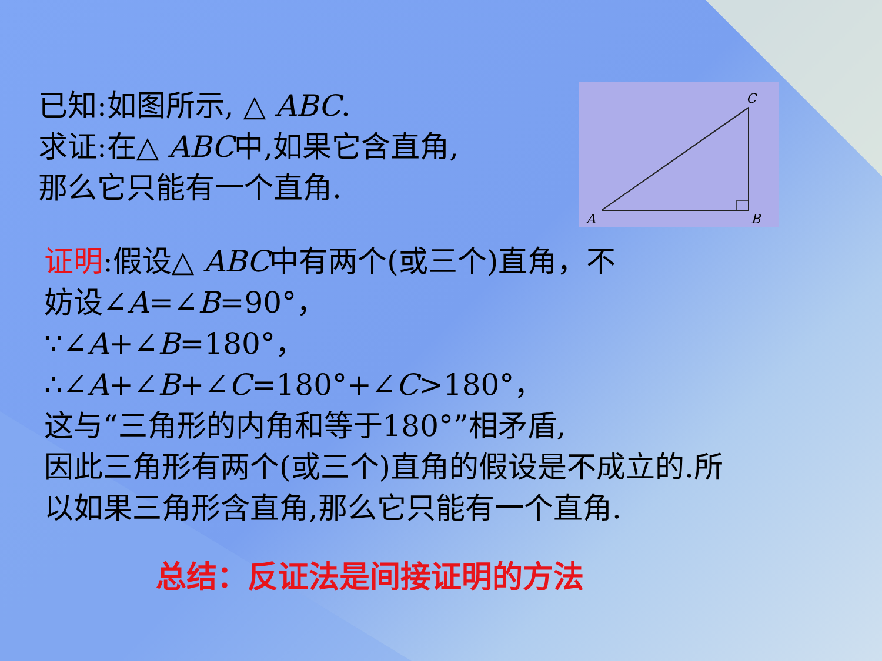已知:如图所示, △ ABC.
求证:在△ ABC中,如果它含直角,
那么它只能有一个直角.
A
B
C
证明:假设△ ABC中有两个(或三个)直角，不
妨设∠A=∠B=90°，
∵∠A+∠B=180°，
∴∠A+∠B+∠C=180°+∠C>180°，
这与“三角形的内角和等于180°”相矛盾,
因此三角形有两个(或三个)直角的假设是不成立的.所
以如果三角形含直角,那么它只能有一个直角.
总结：反证法是间接证明的方法